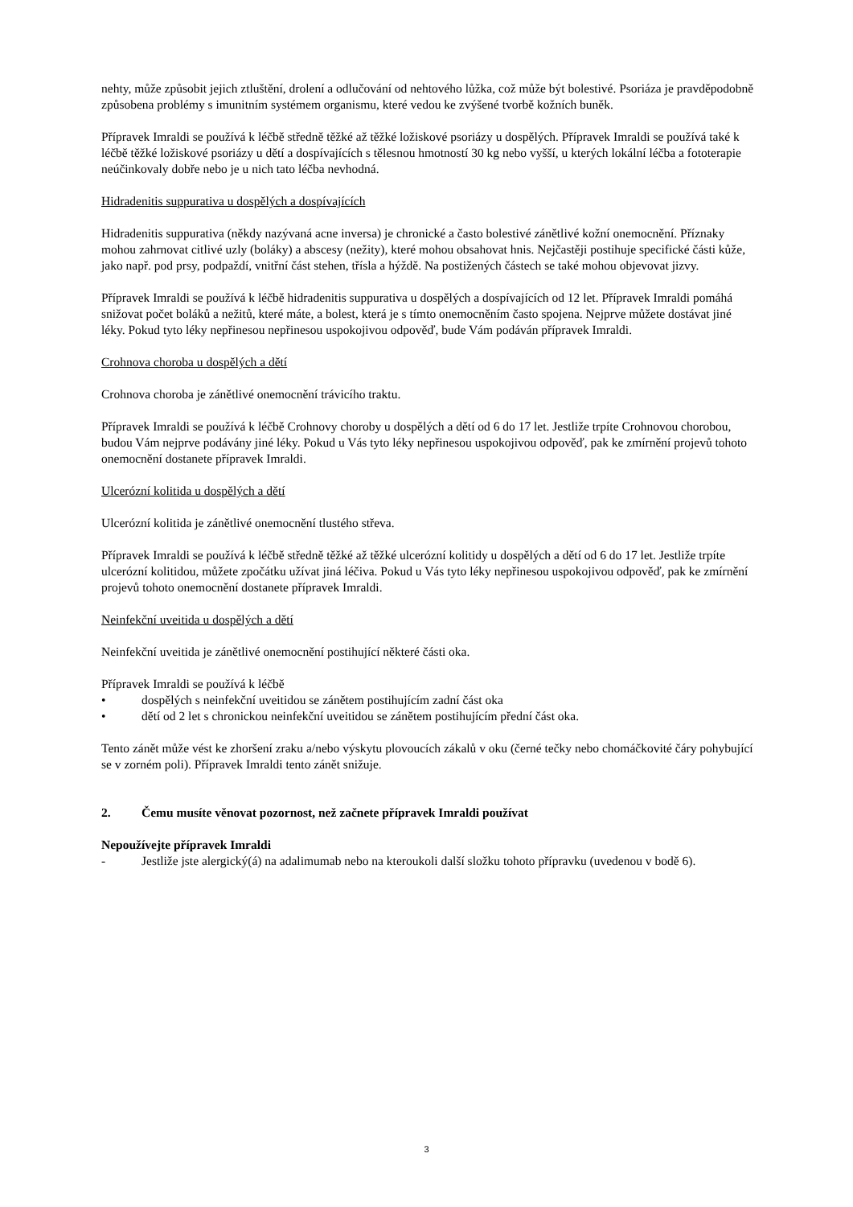nehty, může způsobit jejich ztluštění, drolení a odlučování od nehtového lůžka, což může být bolestivé. Psoriáza je pravděpodobně způsobena problémy s imunitním systémem organismu, které vedou ke zvýšené tvorbě kožních buněk.
Přípravek Imraldi se používá k léčbě středně těžké až těžké ložiskové psoriázy u dospělých. Přípravek Imraldi se používá také k léčbě těžké ložiskové psoriázy u dětí a dospívajících s tělesnou hmotností 30 kg nebo vyšší, u kterých lokální léčba a fototerapie neúčinkovaly dobře nebo je u nich tato léčba nevhodná.
Hidradenitis suppurativa u dospělých a dospívajících
Hidradenitis suppurativa (někdy nazývaná acne inversa) je chronické a často bolestivé zánětlivé kožní onemocnění. Příznaky mohou zahrnovat citlivé uzly (boláky) a abscesy (nežity), které mohou obsahovat hnis. Nejčastěji postihuje specifické části kůže, jako např. pod prsy, podpaždí, vnitřní část stehen, třísla a hýždě. Na postižených částech se také mohou objevovat jizvy.
Přípravek Imraldi se používá k léčbě hidradenitis suppurativa u dospělých a dospívajících od 12 let. Přípravek Imraldi pomáhá snižovat počet boláků a nežitů, které máte, a bolest, která je s tímto onemocněním často spojena. Nejprve můžete dostávat jiné léky. Pokud tyto léky nepřinesou nepřinesou uspokojivou odpověď, bude Vám podáván přípravek Imraldi.
Crohnova choroba u dospělých a dětí
Crohnova choroba je zánětlivé onemocnění trávicího traktu.
Přípravek Imraldi se používá k léčbě Crohnovy choroby u dospělých a dětí od 6 do 17 let. Jestliže trpíte Crohnovou chorobou, budou Vám nejprve podávány jiné léky. Pokud u Vás tyto léky nepřinesou uspokojivou odpověď, pak ke zmírnění projevů tohoto onemocnění dostanete přípravek Imraldi.
Ulcerózní kolitida u dospělých a dětí
Ulcerózní kolitida je zánětlivé onemocnění tlustého střeva.
Přípravek Imraldi se používá k léčbě středně těžké až těžké ulcerózní kolitidy u dospělých a dětí od 6 do 17 let. Jestliže trpíte ulcerózní kolitidou, můžete zpočátku užívat jiná léčiva. Pokud u Vás tyto léky nepřinesou uspokojivou odpověď, pak ke zmírnění projevů tohoto onemocnění dostanete přípravek Imraldi.
Neinfekční uveitida u dospělých a dětí
Neinfekční uveitida je zánětlivé onemocnění postihující některé části oka.
Přípravek Imraldi se používá k léčbě
• dospělých s neinfekční uveitidou se zánětem postihujícím zadní část oka
• dětí od 2 let s chronickou neinfekční uveitidou se zánětem postihujícím přední část oka.
Tento zánět může vést ke zhoršení zraku a/nebo výskytu plovoucích zákalů v oku (černé tečky nebo chomáčkovité čáry pohybující se v zorném poli). Přípravek Imraldi tento zánět snižuje.
2. Čemu musíte věnovat pozornost, než začnete přípravek Imraldi používat
Nepoužívejte přípravek Imraldi
- Jestliže jste alergický(á) na adalimumab nebo na kteroukoli další složku tohoto přípravku (uvedenou v bodě 6).
3